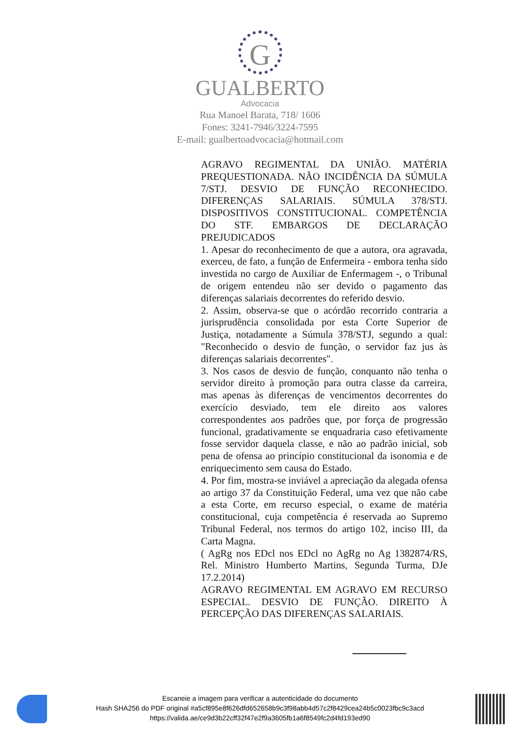G
GUALBERTO
Advocacia
Rua Manoel Barata, 718/ 1606
Fones: 3241-7946/3224-7595
E-mail: gualbertoadvocacia@hotmail.com
AGRAVO REGIMENTAL DA UNIÃO. MATÉRIA PREQUESTIONADA. NÃO INCIDÊNCIA DA SÚMULA 7/STJ. DESVIO DE FUNÇÃO RECONHECIDO. DIFERENÇAS SALARIAIS. SÚMULA 378/STJ. DISPOSITIVOS CONSTITUCIONAL. COMPETÊNCIA DO STF. EMBARGOS DE DECLARAÇÃO PREJUDICADOS
1. Apesar do reconhecimento de que a autora, ora agravada, exerceu, de fato, a função de Enfermeira - embora tenha sido investida no cargo de Auxiliar de Enfermagem -, o Tribunal de origem entendeu não ser devido o pagamento das diferenças salariais decorrentes do referido desvio.
2. Assim, observa-se que o acórdão recorrido contraria a jurisprudência consolidada por esta Corte Superior de Justiça, notadamente a Súmula 378/STJ, segundo a qual: "Reconhecido o desvio de função, o servidor faz jus às diferenças salariais decorrentes".
3. Nos casos de desvio de função, conquanto não tenha o servidor direito à promoção para outra classe da carreira, mas apenas às diferenças de vencimentos decorrentes do exercício desviado, tem ele direito aos valores correspondentes aos padrões que, por força de progressão funcional, gradativamente se enquadraria caso efetivamente fosse servidor daquela classe, e não ao padrão inicial, sob pena de ofensa ao princípio constitucional da isonomia e de enriquecimento sem causa do Estado.
4. Por fim, mostra-se inviável a apreciação da alegada ofensa ao artigo 37 da Constituição Federal, uma vez que não cabe a esta Corte, em recurso especial, o exame de matéria constitucional, cuja competência é reservada ao Supremo Tribunal Federal, nos termos do artigo 102, inciso III, da Carta Magna.
( AgRg nos EDcl nos EDcl no AgRg no Ag 1382874/RS, Rel. Ministro Humberto Martins, Segunda Turma, DJe 17.2.2014)
AGRAVO REGIMENTAL EM AGRAVO EM RECURSO ESPECIAL. DESVIO DE FUNÇÃO. DIREITO À PERCEPÇÃO DAS DIFERENÇAS SALARIAIS.
Escaneie a imagem para verificar a autenticidade do documento
Hash SHA256 do PDF original #a5cf895e8f626dfd652658b9c3f98abb4d57c2f8429cea24b5c0023fbc9c3acd
https://valida.ae/ce9d3b22cff32f47e2f9a3605fb1a6f8549fc2d4fd193ed90